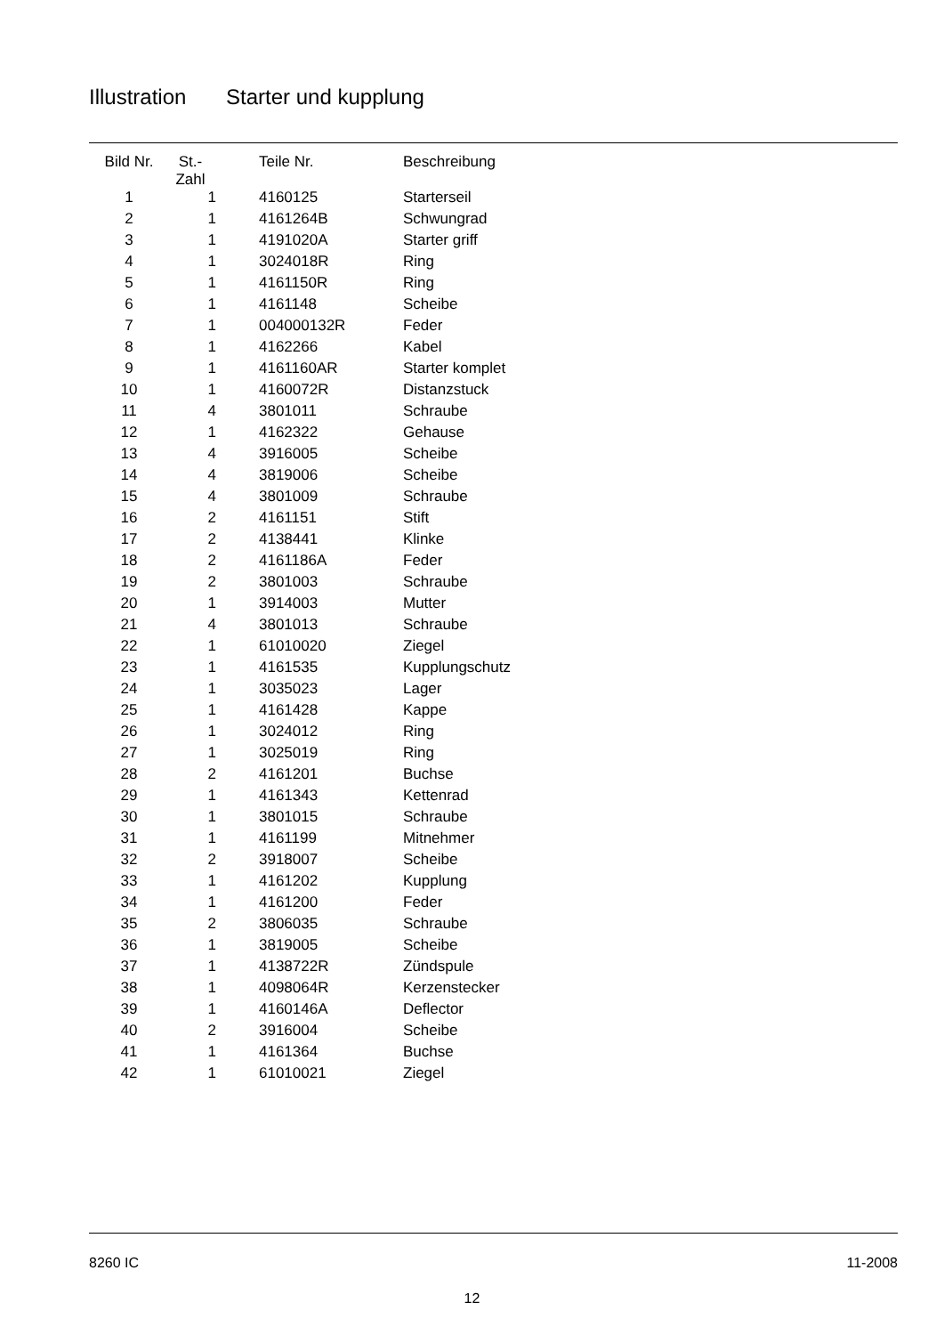Illustration Starter und kupplung
| Bild Nr. | St.- Zahl | Teile Nr. | Beschreibung |
| --- | --- | --- | --- |
| 1 | 1 | 4160125 | Starterseil |
| 2 | 1 | 4161264B | Schwungrad |
| 3 | 1 | 4191020A | Starter griff |
| 4 | 1 | 3024018R | Ring |
| 5 | 1 | 4161150R | Ring |
| 6 | 1 | 4161148 | Scheibe |
| 7 | 1 | 004000132R | Feder |
| 8 | 1 | 4162266 | Kabel |
| 9 | 1 | 4161160AR | Starter komplet |
| 10 | 1 | 4160072R | Distanzstuck |
| 11 | 4 | 3801011 | Schraube |
| 12 | 1 | 4162322 | Gehause |
| 13 | 4 | 3916005 | Scheibe |
| 14 | 4 | 3819006 | Scheibe |
| 15 | 4 | 3801009 | Schraube |
| 16 | 2 | 4161151 | Stift |
| 17 | 2 | 4138441 | Klinke |
| 18 | 2 | 4161186A | Feder |
| 19 | 2 | 3801003 | Schraube |
| 20 | 1 | 3914003 | Mutter |
| 21 | 4 | 3801013 | Schraube |
| 22 | 1 | 61010020 | Ziegel |
| 23 | 1 | 4161535 | Kupplungschutz |
| 24 | 1 | 3035023 | Lager |
| 25 | 1 | 4161428 | Kappe |
| 26 | 1 | 3024012 | Ring |
| 27 | 1 | 3025019 | Ring |
| 28 | 2 | 4161201 | Buchse |
| 29 | 1 | 4161343 | Kettenrad |
| 30 | 1 | 3801015 | Schraube |
| 31 | 1 | 4161199 | Mitnehmer |
| 32 | 2 | 3918007 | Scheibe |
| 33 | 1 | 4161202 | Kupplung |
| 34 | 1 | 4161200 | Feder |
| 35 | 2 | 3806035 | Schraube |
| 36 | 1 | 3819005 | Scheibe |
| 37 | 1 | 4138722R | Zündspule |
| 38 | 1 | 4098064R | Kerzenstecker |
| 39 | 1 | 4160146A | Deflector |
| 40 | 2 | 3916004 | Scheibe |
| 41 | 1 | 4161364 | Buchse |
| 42 | 1 | 61010021 | Ziegel |
8260 IC 11-2008
12